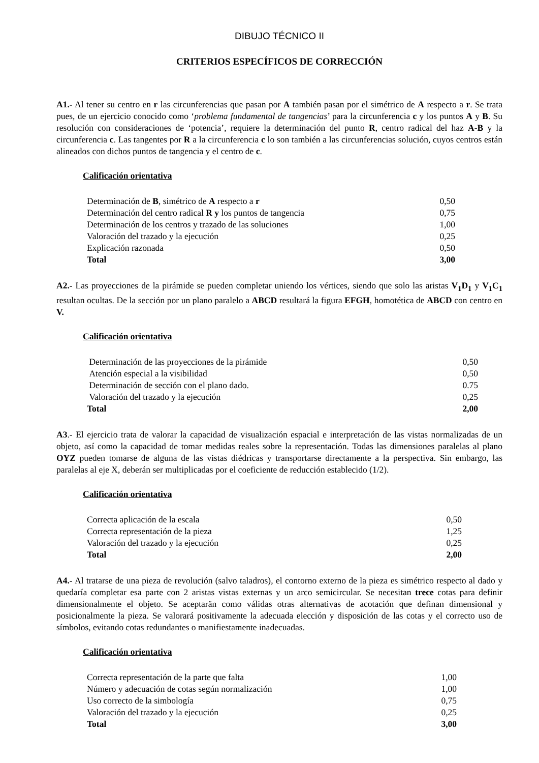DIBUJO TÉCNICO II
CRITERIOS ESPECÍFICOS DE CORRECCIÓN
A1.- Al tener su centro en r las circunferencias que pasan por A también pasan por el simétrico de A respecto a r. Se trata pues, de un ejercicio conocido como ‘problema fundamental de tangencias’ para la circunferencia c y los puntos A y B. Su resolución con consideraciones de ‘potencia’, requiere la determinación del punto R, centro radical del haz A-B y la circunferencia c. Las tangentes por R a la circunferencia c lo son también a las circunferencias solución, cuyos centros están alineados con dichos puntos de tangencia y el centro de c.
Calificación orientativa
| Determinación de B , simétrico de A respecto a r | 0,50 |
| Determinación del centro radical R y los puntos de tangencia | 0,75 |
| Determinación de los centros y trazado de las soluciones | 1,00 |
| Valoración del trazado y la ejecución | 0,25 |
| Explicación razonada | 0,50 |
| Total | 3,00 |
A2.- Las proyecciones de la pirámide se pueden completar uniendo los vértices, siendo que solo las aristas V<sub>1</sub>D<sub>1</sub> y V<sub>1</sub>C<sub>1</sub> resultan ocultas. De la sección por un plano paralelo a ABCD resultará la figura EFGH, homotética de ABCD con centro en V.
Calificación orientativa
| Determinación de las proyecciones de la pirámide | 0,50 |
| Atención especial a la visibilidad | 0,50 |
| Determinación de sección con el plano dado. | 0.75 |
| Valoración del trazado y la ejecución | 0,25 |
| Total | 2,00 |
A3.- El ejercicio trata de valorar la capacidad de visualización espacial e interpretación de las vistas normalizadas de un objeto, así como la capacidad de tomar medidas reales sobre la representación. Todas las dimensiones paralelas al plano OYZ pueden tomarse de alguna de las vistas diédricas y transportarse directamente a la perspectiva. Sin embargo, las paralelas al eje X, deberán ser multiplicadas por el coeficiente de reducción establecido (1/2).
Calificación orientativa
| Correcta aplicación de la escala | 0,50 |
| Correcta representación de la pieza | 1,25 |
| Valoración del trazado y la ejecución | 0,25 |
| Total | 2,00 |
A4.- Al tratarse de una pieza de revolución (salvo taladros), el contorno externo de la pieza es simétrico respecto al dado y quedaría completar esa parte con 2 aristas vistas externas y un arco semicircular. Se necesitan trece cotas para definir dimensionalmente el objeto. Se aceptarän como válidas otras alternativas de acotación que definan dimensional y posicionalmente la pieza. Se valorará positivamente la adecuada elección y disposición de las cotas y el correcto uso de símbolos, evitando cotas redundantes o manifiestamente inadecuadas.
Calificación orientativa
| Correcta representación de la parte que falta | 1,00 |
| Número y adecuación de cotas según normalización | 1,00 |
| Uso correcto de la simbología | 0,75 |
| Valoración del trazado y la ejecución | 0,25 |
| Total | 3,00 |